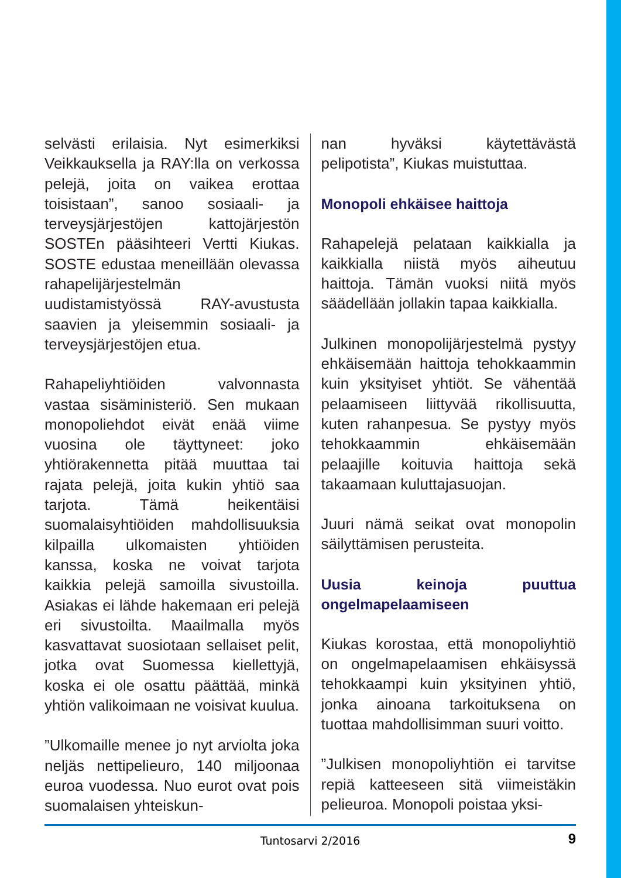selvästi erilaisia. Nyt esimerkiksi Veikkauksella ja RAY:lla on verkossa pelejä, joita on vaikea erottaa toisistaan”, sanoo sosiaali- ja terveysjärjestöjen kattojärjestön SOSTEn pääsihteeri Vertti Kiukas. SOSTE edustaa meneillään olevassa rahapelijärjestelmän uudistamistyössä RAY-avustusta saavien ja yleisemmin sosiaali- ja terveysjärjestöjen etua.
Rahapeliyhtiöiden valvonnasta vastaa sisäministeriö. Sen mukaan monopoliehdot eivät enää viime vuosina ole täyttyneet: joko yhtiörakennetta pitää muuttaa tai rajata pelejä, joita kukin yhtiö saa tarjota. Tämä heikentäisi suomalaisyhtiöiden mahdollisuuksia kilpailla ulkomaisten yhtiöiden kanssa, koska ne voivat tarjota kaikkia pelejä samoilla sivustoilla. Asiakas ei lähde hakemaan eri pelejä eri sivustoilta. Maailmalla myös kasvattavat suosiotaan sellaiset pelit, jotka ovat Suomessa kiellettyjä, koska ei ole osattu päättää, minkä yhtiön valikoimaan ne voisivat kuulua.
”Ulkomaille menee jo nyt arviolta joka neljäs nettipelieuro, 140 miljoonaa euroa vuodessa. Nuo eurot ovat pois suomalaisen yhteiskun-
nan hyväksi käytettävästä pelipotista”, Kiukas muistuttaa.
Monopoli ehkäisee haittoja
Rahapelejä pelataan kaikkialla ja kaikkialla niistä myös aiheutuu haittoja. Tämän vuoksi niitä myös säädellään jollakin tapaa kaikkialla.
Julkinen monopolijärjestelmä pystyy ehkäisemään haittoja tehokkaammin kuin yksityiset yhtiöt. Se vähentää pelaamiseen liittyvää rikollisuutta, kuten rahanpesua. Se pystyy myös tehokkaammin ehkäisemään pelaajille koituvia haittoja sekä takaamaan kuluttajasuojan.
Juuri nämä seikat ovat monopolin säilyttämisen perusteita.
Uusia keinoja puuttua ongelmapelaamiseen
Kiukas korostaa, että monopoliyhtiö on ongelmapelaamisen ehkäisyssä tehokkaampi kuin yksityinen yhtiö, jonka ainoana tarkoituksena on tuottaa mahdollisimman suuri voitto.
”Julkisen monopoliyhtiön ei tarvitse repiä katteeseen sitä viimeistäkin pelieuroa. Monopoli poistaa yksi-
Tuntosarvi 2/2016
9